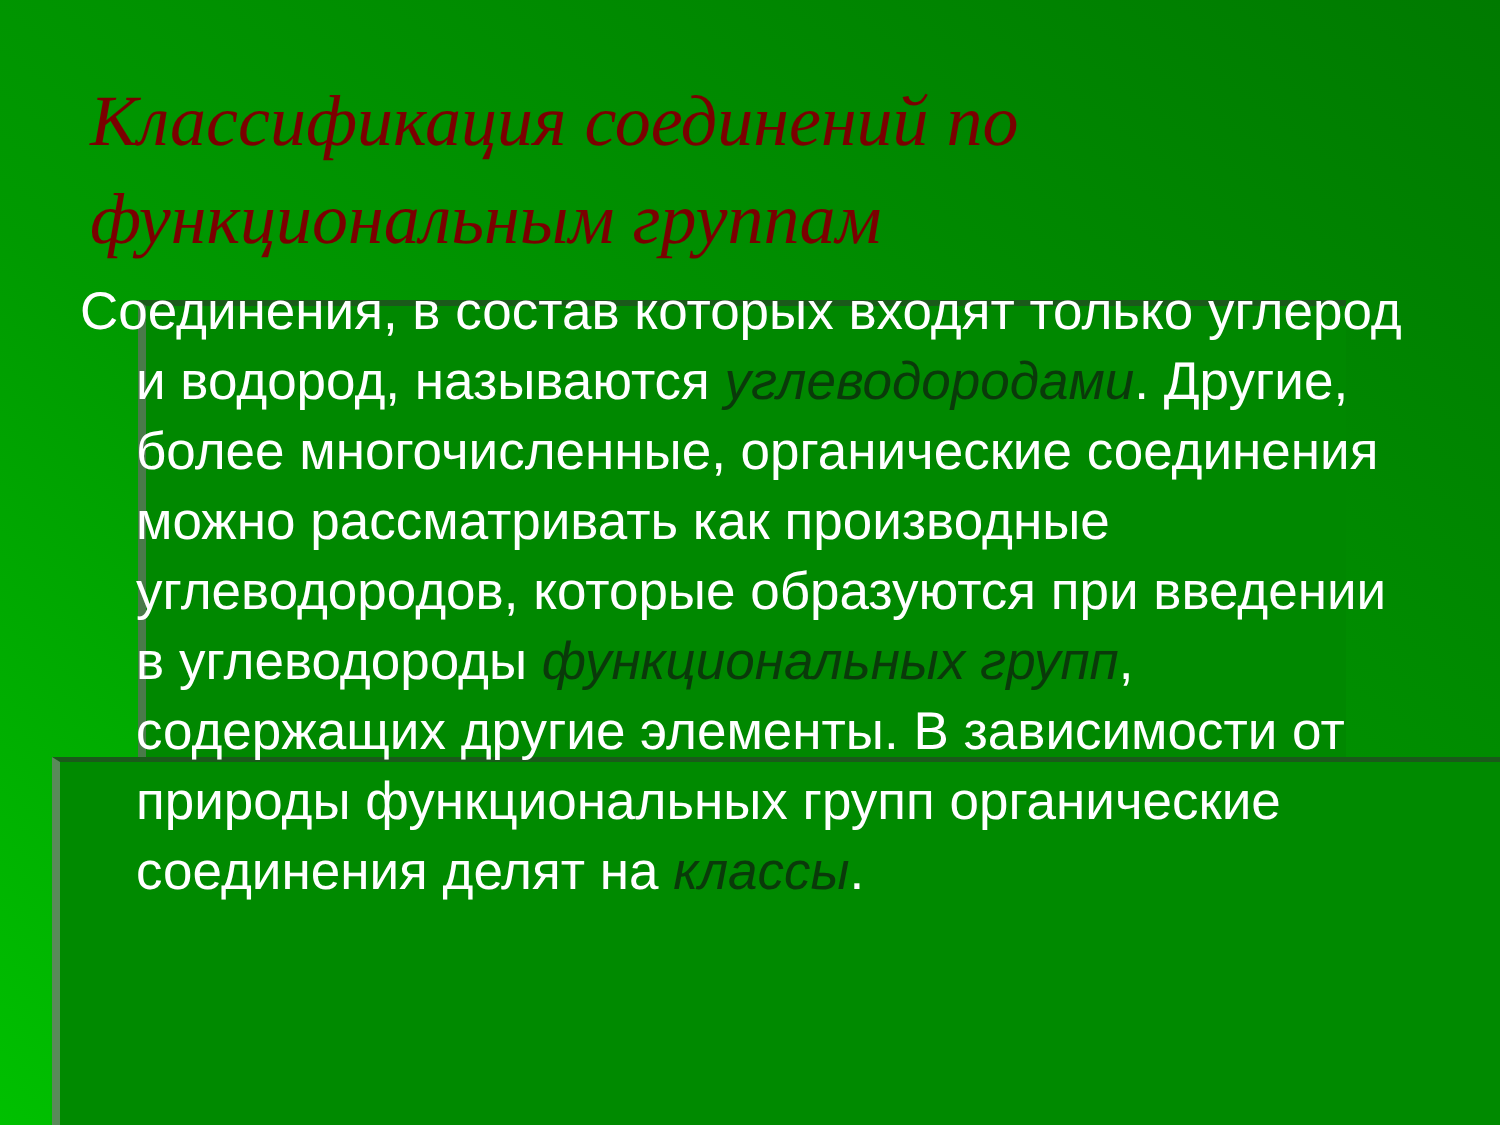Классификация соединений по функциональным группам
Соединения, в состав которых входят только углерод и водород, называются углеводородами. Другие, более многочисленные, органические соединения можно рассматривать как производные углеводородов, которые образуются при введении в углеводороды функциональных групп, содержащих другие элементы. В зависимости от природы функциональных групп органические соединения делят на классы.